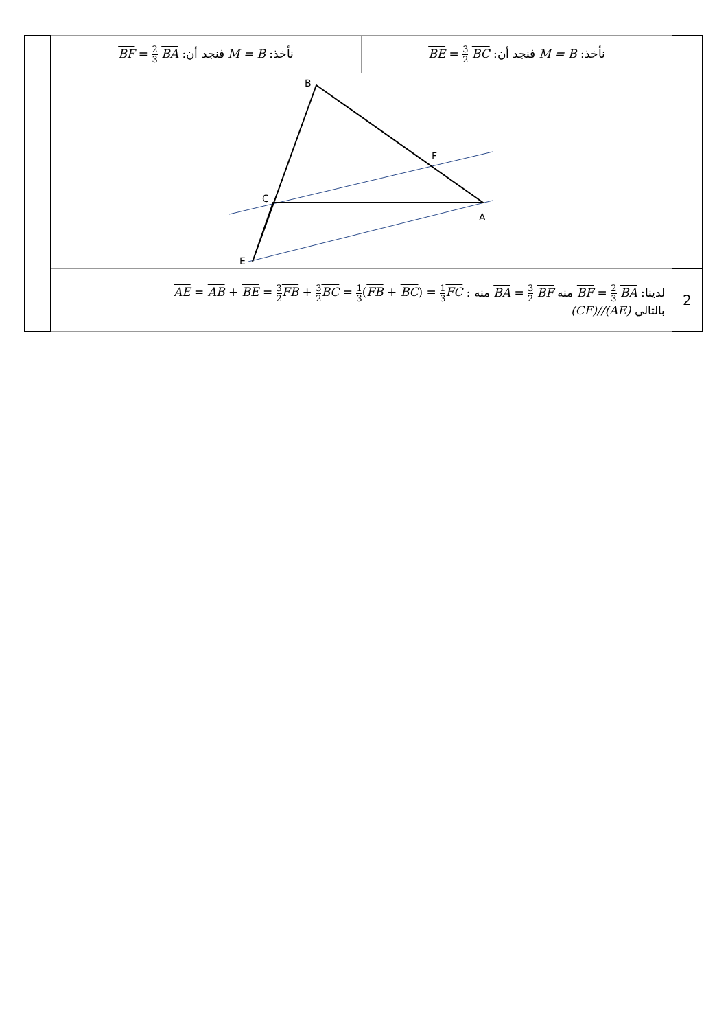| | نأخذ: M = B فنجد أن: BF = 2 3 BA | نأخذ: M = B فنجد أن: BE = 3 2 BC | |
| | B F C A E | | |
| | لدينا: BF = 2 3 BA منه BA = 3 2 BF منه : AE = AB + BE = 3 2 FB + 3 2 BC = 1 3 ( FB + BC ) = 1 3 FC بالتالي (CF)//(AE) | | 2 |